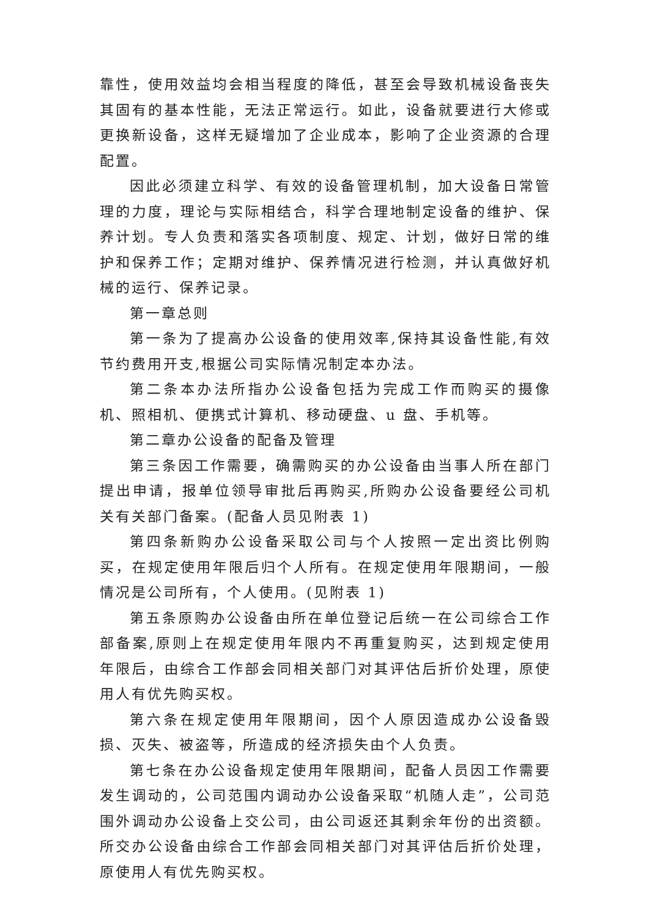靠性，使用效益均会相当程度的降低，甚至会导致机械设备丧失其固有的基本性能，无法正常运行。如此，设备就要进行大修或更换新设备，这样无疑增加了企业成本，影响了企业资源的合理配置。
因此必须建立科学、有效的设备管理机制，加大设备日常管理的力度，理论与实际相结合，科学合理地制定设备的维护、保养计划。专人负责和落实各项制度、规定、计划，做好日常的维护和保养工作；定期对维护、保养情况进行检测，并认真做好机械的运行、保养记录。
第一章总则
第一条为了提高办公设备的使用效率,保持其设备性能,有效节约费用开支,根据公司实际情况制定本办法。
第二条本办法所指办公设备包括为完成工作而购买的摄像机、照相机、便携式计算机、移动硬盘、u 盘、手机等。
第二章办公设备的配备及管理
第三条因工作需要，确需购买的办公设备由当事人所在部门提出申请，报单位领导审批后再购买,所购办公设备要经公司机关有关部门备案。(配备人员见附表 1)
第四条新购办公设备采取公司与个人按照一定出资比例购买，在规定使用年限后归个人所有。在规定使用年限期间，一般情况是公司所有，个人使用。(见附表 1)
第五条原购办公设备由所在单位登记后统一在公司综合工作部备案,原则上在规定使用年限内不再重复购买，达到规定使用年限后，由综合工作部会同相关部门对其评估后折价处理，原使用人有优先购买权。
第六条在规定使用年限期间，因个人原因造成办公设备毁损、灭失、被盗等，所造成的经济损失由个人负责。
第七条在办公设备规定使用年限期间，配备人员因工作需要发生调动的，公司范围内调动办公设备采取“机随人走”，公司范围外调动办公设备上交公司，由公司返还其剩余年份的出资额。所交办公设备由综合工作部会同相关部门对其评估后折价处理，原使用人有优先购买权。